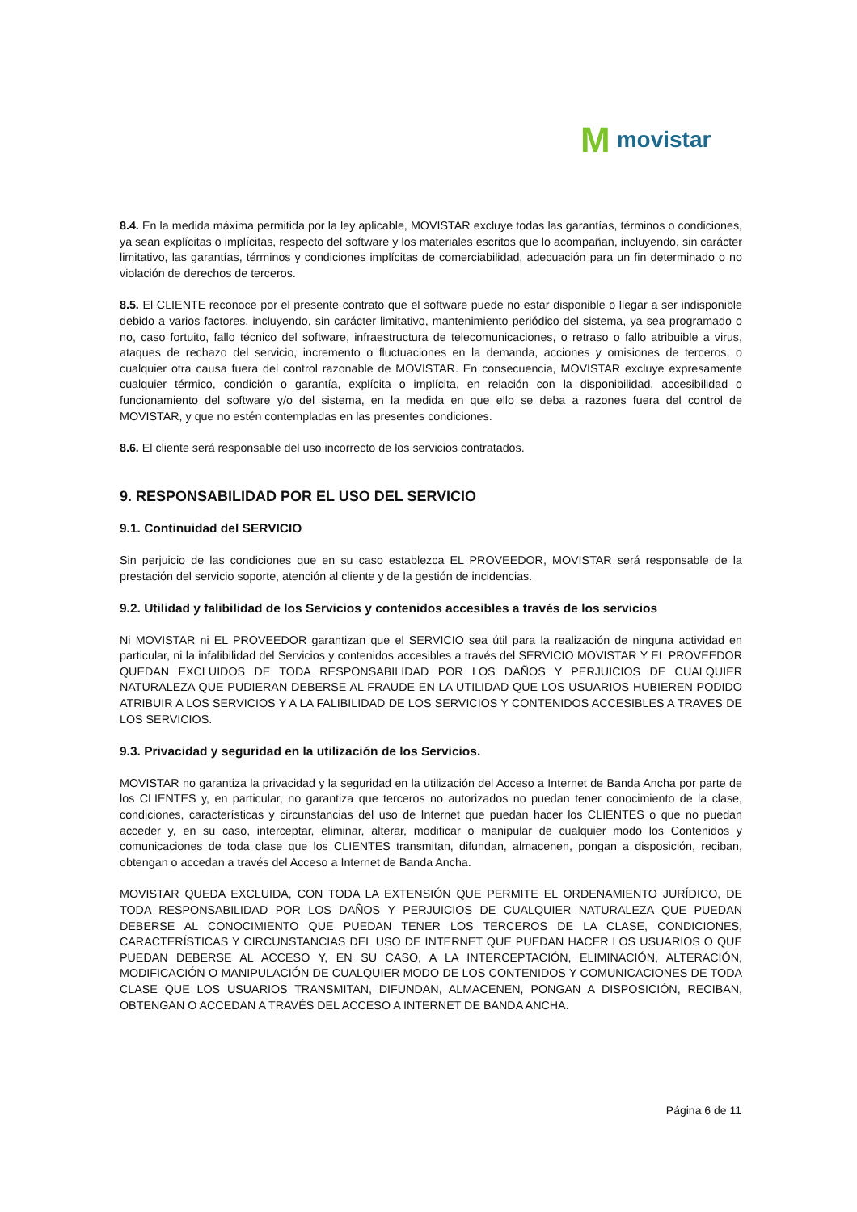Mmovistar
8.4. En la medida máxima permitida por la ley aplicable, MOVISTAR excluye todas las garantías, términos o condiciones, ya sean explícitas o implícitas, respecto del software y los materiales escritos que lo acompañan, incluyendo, sin carácter limitativo, las garantías, términos y condiciones implícitas de comerciabilidad, adecuación para un fin determinado o no violación de derechos de terceros.
8.5. El CLIENTE reconoce por el presente contrato que el software puede no estar disponible o llegar a ser indisponible debido a varios factores, incluyendo, sin carácter limitativo, mantenimiento periódico del sistema, ya sea programado o no, caso fortuito, fallo técnico del software, infraestructura de telecomunicaciones, o retraso o fallo atribuible a virus, ataques de rechazo del servicio, incremento o fluctuaciones en la demanda, acciones y omisiones de terceros, o cualquier otra causa fuera del control razonable de MOVISTAR. En consecuencia, MOVISTAR excluye expresamente cualquier térmico, condición o garantía, explícita o implícita, en relación con la disponibilidad, accesibilidad o funcionamiento del software y/o del sistema, en la medida en que ello se deba a razones fuera del control de MOVISTAR, y que no estén contempladas en las presentes condiciones.
8.6. El cliente será responsable del uso incorrecto de los servicios contratados.
9. RESPONSABILIDAD POR EL USO DEL SERVICIO
9.1. Continuidad del SERVICIO
Sin perjuicio de las condiciones que en su caso establezca EL PROVEEDOR, MOVISTAR será responsable de la prestación del servicio soporte, atención al cliente y de la gestión de incidencias.
9.2. Utilidad y falibilidad de los Servicios y contenidos accesibles a través de los servicios
Ni MOVISTAR ni EL PROVEEDOR garantizan que el SERVICIO sea útil para la realización de ninguna actividad en particular, ni la infalibilidad del Servicios y contenidos accesibles a través del SERVICIO MOVISTAR Y EL PROVEEDOR QUEDAN EXCLUIDOS DE TODA RESPONSABILIDAD POR LOS DAÑOS Y PERJUICIOS DE CUALQUIER NATURALEZA QUE PUDIERAN DEBERSE AL FRAUDE EN LA UTILIDAD QUE LOS USUARIOS HUBIEREN PODIDO ATRIBUIR A LOS SERVICIOS Y A LA FALIBILIDAD DE LOS SERVICIOS Y CONTENIDOS ACCESIBLES A TRAVES DE LOS SERVICIOS.
9.3. Privacidad y seguridad en la utilización de los Servicios.
MOVISTAR no garantiza la privacidad y la seguridad en la utilización del Acceso a Internet de Banda Ancha por parte de los CLIENTES y, en particular, no garantiza que terceros no autorizados no puedan tener conocimiento de la clase, condiciones, características y circunstancias del uso de Internet que puedan hacer los CLIENTES o que no puedan acceder y, en su caso, interceptar, eliminar, alterar, modificar o manipular de cualquier modo los Contenidos y comunicaciones de toda clase que los CLIENTES transmitan, difundan, almacenen, pongan a disposición, reciban, obtengan o accedan a través del Acceso a Internet de Banda Ancha.
MOVISTAR QUEDA EXCLUIDA, CON TODA LA EXTENSIÓN QUE PERMITE EL ORDENAMIENTO JURÍDICO, DE TODA RESPONSABILIDAD POR LOS DAÑOS Y PERJUICIOS DE CUALQUIER NATURALEZA QUE PUEDAN DEBERSE AL CONOCIMIENTO QUE PUEDAN TENER LOS TERCEROS DE LA CLASE, CONDICIONES, CARACTERÍSTICAS Y CIRCUNSTANCIAS DEL USO DE INTERNET QUE PUEDAN HACER LOS USUARIOS O QUE PUEDAN DEBERSE AL ACCESO Y, EN SU CASO, A LA INTERCEPTACIÓN, ELIMINACIÓN, ALTERACIÓN, MODIFICACIÓN O MANIPULACIÓN DE CUALQUIER MODO DE LOS CONTENIDOS Y COMUNICACIONES DE TODA CLASE QUE LOS USUARIOS TRANSMITAN, DIFUNDAN, ALMACENEN, PONGAN A DISPOSICIÓN, RECIBAN, OBTENGAN O ACCEDAN A TRAVÉS DEL ACCESO A INTERNET DE BANDA ANCHA.
Página 6 de 11